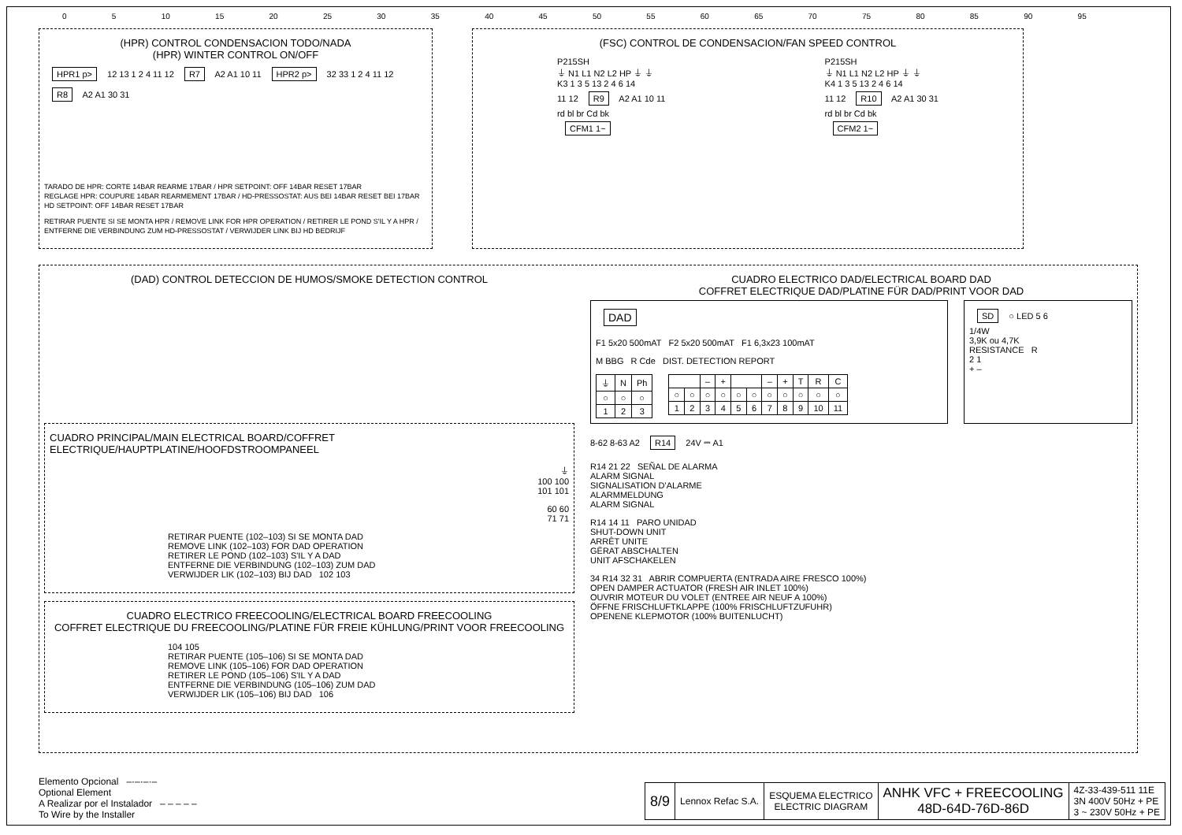0 5 10 15 20 25 30 35 40 45 50 55 60 65 70 75 80 85 90 95
(HPR) CONTROL CONDENSACION TODO/NADA
(HPR) WINTER CONTROL ON/OFF
HPR1 p> 12 13 1 2 4 11 12 R7 A2 A1 10 11 HPR2 p> 32 33 1 2 4 11 12 R8 A2 A1 30 31
TARADO DE HPR: CORTE 14BAR REARME 17BAR / HPR SETPOINT: OFF 14BAR RESET 17BAR
REGLAGE HPR: COUPURE 14BAR REARMEMENT 17BAR / HD-PRESSOSTAT: AUS BEI 14BAR RESET BEI 17BAR
HD SETPOINT: OFF 14BAR RESET 17BAR
RETIRAR PUENTE SI SE MONTA HPR / REMOVE LINK FOR HPR OPERATION / RETIRER LE POND S'IL Y A HPR /
ENTFERNE DIE VERBINDUNG ZUM HD-PRESSOSTAT / VERWIJDER LINK BIJ HD BEDRIJF
(FSC) CONTROL DE CONDENSACION/FAN SPEED CONTROL
P215SH
⏚ N1 L1 N2 L2 HP ⏚ ⏚
K3 1 3 5 13 2 4 6 14
11 12 R9 A2 A1 10 11
rd bl br Cd bk
CFM1 1~
P215SH
⏚ N1 L1 N2 L2 HP ⏚ ⏚
K4 1 3 5 13 2 4 6 14
11 12 R10 A2 A1 30 31
rd bl br Cd bk
CFM2 1~
(DAD) CONTROL DETECCION DE HUMOS/SMOKE DETECTION CONTROL
CUADRO PRINCIPAL/MAIN ELECTRICAL BOARD/COFFRET ELECTRIQUE/HAUPTPLATINE/HOOFDSTROOMPANEEL
⏚
100 100
101 101
60 60
71 71
RETIRAR PUENTE (102–103) SI SE MONTA DAD
REMOVE LINK (102–103) FOR DAD OPERATION
RETIRER LE POND (102–103) S'IL Y A DAD
ENTFERNE DIE VERBINDUNG (102–103) ZUM DAD
VERWIJDER LIK (102–103) BIJ DAD 102 103
CUADRO ELECTRICO FREECOOLING/ELECTRICAL BOARD FREECOOLING
COFFRET ELECTRIQUE DU FREECOOLING/PLATINE FÜR FREIE KÜHLUNG/PRINT VOOR FREECOOLING
104 105
RETIRAR PUENTE (105–106) SI SE MONTA DAD
REMOVE LINK (105–106) FOR DAD OPERATION
RETIRER LE POND (105–106) S'IL Y A DAD
ENTFERNE DIE VERBINDUNG (105–106) ZUM DAD
VERWIJDER LIK (105–106) BIJ DAD 106
CUADRO ELECTRICO DAD/ELECTRICAL BOARD DAD
COFFRET ELECTRIQUE DAD/PLATINE FÜR DAD/PRINT VOOR DAD
DAD
F1 5x20 500mAT F2 5x20 500mAT F1 6,3x23 100mAT
M BBG R Cde DIST. DETECTION REPORT
| ⏚ | N | Ph |
| ○ | ○ | ○ |
| 1 | 2 | 3 |
| | | – | + | | | – | + | T | R | C |
| ○ | ○ | ○ | ○ | ○ | ○ | ○ | ○ | ○ | ○ | ○ |
| 1 | 2 | 3 | 4 | 5 | 6 | 7 | 8 | 9 | 10 | 11 |
SD ○ LED 5 6
1/4W
3,9K ou 4,7K
RESISTANCE R
2 1
+ –
8-62 8-63 A2 R14 24V ⎓ A1
R14 21 22 SEÑAL DE ALARMA
ALARM SIGNAL
SIGNALISATION D'ALARME
ALARMMELDUNG
ALARM SIGNAL
R14 14 11 PARO UNIDAD
SHUT-DOWN UNIT
ARRÊT UNITE
GËRAT ABSCHALTEN
UNIT AFSCHAKELEN
34 R14 32 31 ABRIR COMPUERTA (ENTRADA AIRE FRESCO 100%)
OPEN DAMPER ACTUATOR (FRESH AIR INLET 100%)
OUVRIR MOTEUR DU VOLET (ENTREE AIR NEUF A 100%)
ÖFFNE FRISCHLUFTKLAPPE (100% FRISCHLUFTZUFUHR)
OPENENE KLEPMOTOR (100% BUITENLUCHT)
Elemento Opcional –·–·–·–
Optional Element
A Realizar por el Instalador – – – – –
To Wire by the Installer
| 8/9 | Lennox Refac S.A. | ESQUEMA ELECTRICO ELECTRIC DIAGRAM | ANHK VFC + FREECOOLING 48D-64D-76D-86D | 4Z-33-439-511 11E 3N 400V 50Hz + PE 3 ~ 230V 50Hz + PE |